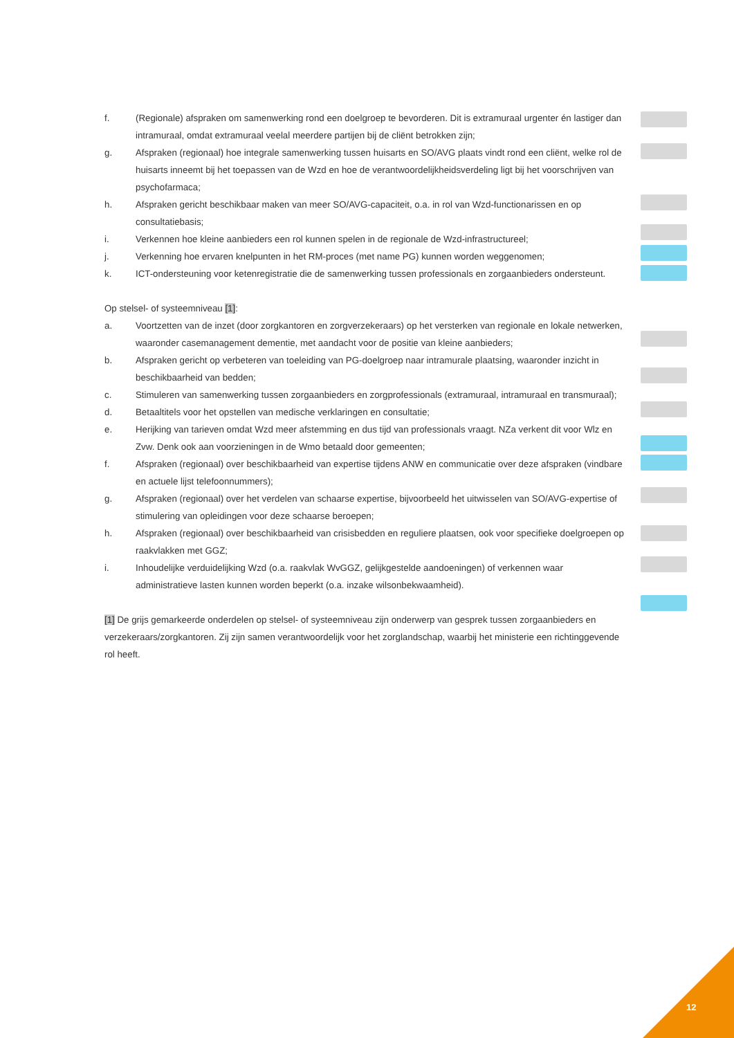f. (Regionale) afspraken om samenwerking rond een doelgroep te bevorderen. Dit is extramuraal urgenter én lastiger dan intramuraal, omdat extramuraal veelal meerdere partijen bij de cliënt betrokken zijn;
g. Afspraken (regionaal) hoe integrale samenwerking tussen huisarts en SO/AVG plaats vindt rond een cliënt, welke rol de huisarts inneemt bij het toepassen van de Wzd en hoe de verantwoordelijkheidsverdeling ligt bij het voorschrijven van psychofarmaca;
h. Afspraken gericht beschikbaar maken van meer SO/AVG-capaciteit, o.a. in rol van Wzd-functionarissen en op consultatiebasis;
i. Verkennen hoe kleine aanbieders een rol kunnen spelen in de regionale de Wzd-infrastructureel;
j. Verkenning hoe ervaren knelpunten in het RM-proces (met name PG) kunnen worden weggenomen;
k. ICT-ondersteuning voor ketenregistratie die de samenwerking tussen professionals en zorgaanbieders ondersteunt.
Op stelsel- of systeemniveau [1]:
a. Voortzetten van de inzet (door zorgkantoren en zorgverzekeraars) op het versterken van regionale en lokale netwerken, waaronder casemanagement dementie, met aandacht voor de positie van kleine aanbieders;
b. Afspraken gericht op verbeteren van toeleiding van PG-doelgroep naar intramurale plaatsing, waaronder inzicht in beschikbaarheid van bedden;
c. Stimuleren van samenwerking tussen zorgaanbieders en zorgprofessionals (extramuraal, intramuraal en transmuraal);
d. Betaaltitels voor het opstellen van medische verklaringen en consultatie;
e. Herijking van tarieven omdat Wzd meer afstemming en dus tijd van professionals vraagt. NZa verkent dit voor Wlz en Zvw. Denk ook aan voorzieningen in de Wmo betaald door gemeenten;
f. Afspraken (regionaal) over beschikbaarheid van expertise tijdens ANW en communicatie over deze afspraken (vindbare en actuele lijst telefoonnummers);
g. Afspraken (regionaal) over het verdelen van schaarse expertise, bijvoorbeeld het uitwisselen van SO/AVG-expertise of stimulering van opleidingen voor deze schaarse beroepen;
h. Afspraken (regionaal) over beschikbaarheid van crisisbedden en reguliere plaatsen, ook voor specifieke doelgroepen op raakvlakken met GGZ;
i. Inhoudelijke verduidelijking Wzd (o.a. raakvlak WvGGZ, gelijkgestelde aandoeningen) of verkennen waar administratieve lasten kunnen worden beperkt (o.a. inzake wilsonbekwaamheid).
[1] De grijs gemarkeerde onderdelen op stelsel- of systeemniveau zijn onderwerp van gesprek tussen zorgaanbieders en verzekeraars/zorgkantoren. Zij zijn samen verantwoordelijk voor het zorglandschap, waarbij het ministerie een richtinggevende rol heeft.
12